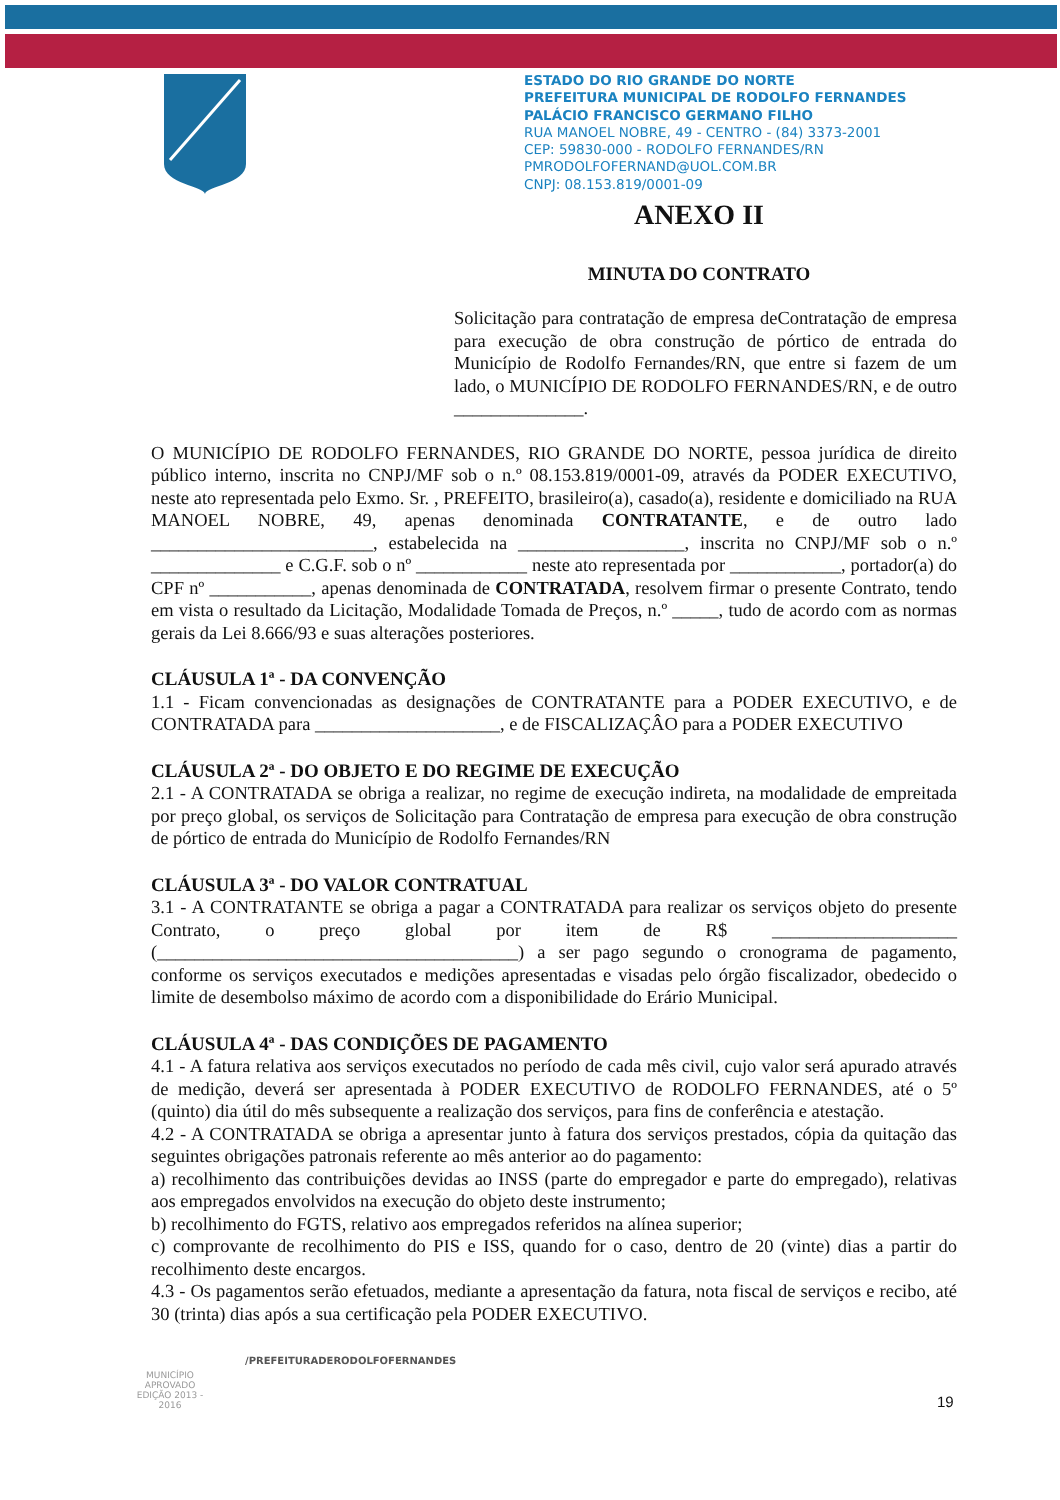ESTADO DO RIO GRANDE DO NORTE
PREFEITURA MUNICIPAL DE RODOLFO FERNANDES
PALÁCIO FRANCISCO GERMANO FILHO
RUA MANOEL NOBRE, 49 - CENTRO - (84) 3373-2001
CEP: 59830-000 - RODOLFO FERNANDES/RN
PMRODOLFOFERNAND@UOL.COM.BR
CNPJ: 08.153.819/0001-09
ANEXO II
MINUTA DO CONTRATO
Solicitação para contratação de empresa deContratação de empresa para execução de obra construção de pórtico de entrada do Município de Rodolfo Fernandes/RN, que entre si fazem de um lado, o MUNICÍPIO DE RODOLFO FERNANDES/RN, e de outro ______________.
O MUNICÍPIO DE RODOLFO FERNANDES, RIO GRANDE DO NORTE, pessoa jurídica de direito público interno, inscrita no CNPJ/MF sob o n.º 08.153.819/0001-09, através da PODER EXECUTIVO, neste ato representada pelo Exmo. Sr. , PREFEITO, brasileiro(a), casado(a), residente e domiciliado na RUA MANOEL NOBRE, 49, apenas denominada CONTRATANTE, e de outro lado ________________________, estabelecida na __________________, inscrita no CNPJ/MF sob o n.º ______________ e C.G.F. sob o nº ____________ neste ato representada por ____________, portador(a) do CPF nº ___________, apenas denominada de CONTRATADA, resolvem firmar o presente Contrato, tendo em vista o resultado da Licitação, Modalidade Tomada de Preços, n.º _____, tudo de acordo com as normas gerais da Lei 8.666/93 e suas alterações posteriores.
CLÁUSULA 1ª - DA CONVENÇÃO
1.1 - Ficam convencionadas as designações de CONTRATANTE para a PODER EXECUTIVO, e de CONTRATADA para ____________________, e de FISCALIZAÇÂO para a PODER EXECUTIVO
CLÁUSULA 2ª - DO OBJETO E DO REGIME DE EXECUÇÃO
2.1 - A CONTRATADA se obriga a realizar, no regime de execução indireta, na modalidade de empreitada por preço global, os serviços de Solicitação para Contratação de empresa para execução de obra construção de pórtico de entrada do Município de Rodolfo Fernandes/RN
CLÁUSULA 3ª - DO VALOR CONTRATUAL
3.1 - A CONTRATANTE se obriga a pagar a CONTRATADA para realizar os serviços objeto do presente Contrato, o preço global por item de R$ ____________________ (_______________________________________) a ser pago segundo o cronograma de pagamento, conforme os serviços executados e medições apresentadas e visadas pelo órgão fiscalizador, obedecido o limite de desembolso máximo de acordo com a disponibilidade do Erário Municipal.
CLÁUSULA 4ª - DAS CONDIÇÕES DE PAGAMENTO
4.1 - A fatura relativa aos serviços executados no período de cada mês civil, cujo valor será apurado através de medição, deverá ser apresentada à PODER EXECUTIVO de RODOLFO FERNANDES, até o 5º (quinto) dia útil do mês subsequente a realização dos serviços, para fins de conferência e atestação.
4.2 - A CONTRATADA se obriga a apresentar junto à fatura dos serviços prestados, cópia da quitação das seguintes obrigações patronais referente ao mês anterior ao do pagamento:
a) recolhimento das contribuições devidas ao INSS (parte do empregador e parte do empregado), relativas aos empregados envolvidos na execução do objeto deste instrumento;
b) recolhimento do FGTS, relativo aos empregados referidos na alínea superior;
c) comprovante de recolhimento do PIS e ISS, quando for o caso, dentro de 20 (vinte) dias a partir do recolhimento deste encargos.
4.3 - Os pagamentos serão efetuados, mediante a apresentação da fatura, nota fiscal de serviços e recibo, até 30 (trinta) dias após a sua certificação pela PODER EXECUTIVO.
MUNICÍPIO APROVADO
EDIÇÃO 2013 - 2016
/PREFEITURADERODOLFOFERNANDES
19